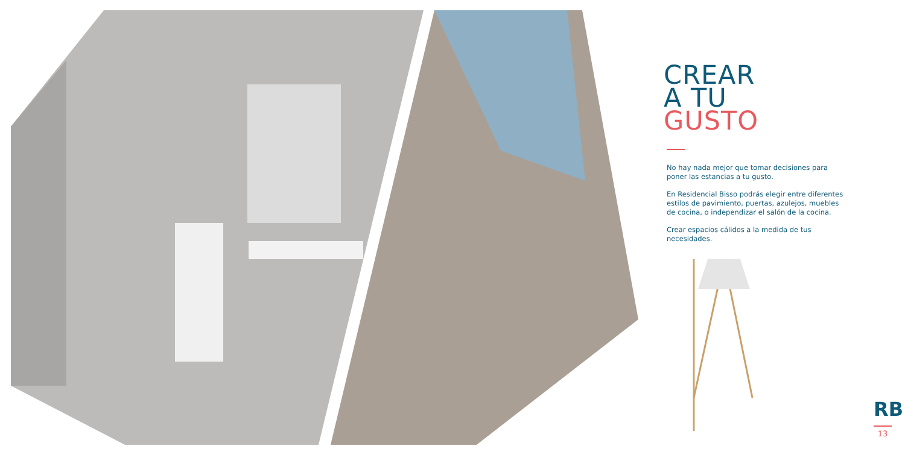CREAR
A TU
GUSTO
No hay nada mejor que tomar decisiones para poner las estancias a tu gusto.
En Residencial Bisso podrás elegir entre diferentes estilos de pavimiento, puertas, azulejos, muebles de cocina, o independizar el salón de la cocina.
Crear espacios cálidos a la medida de tus necesidades.
RB
13